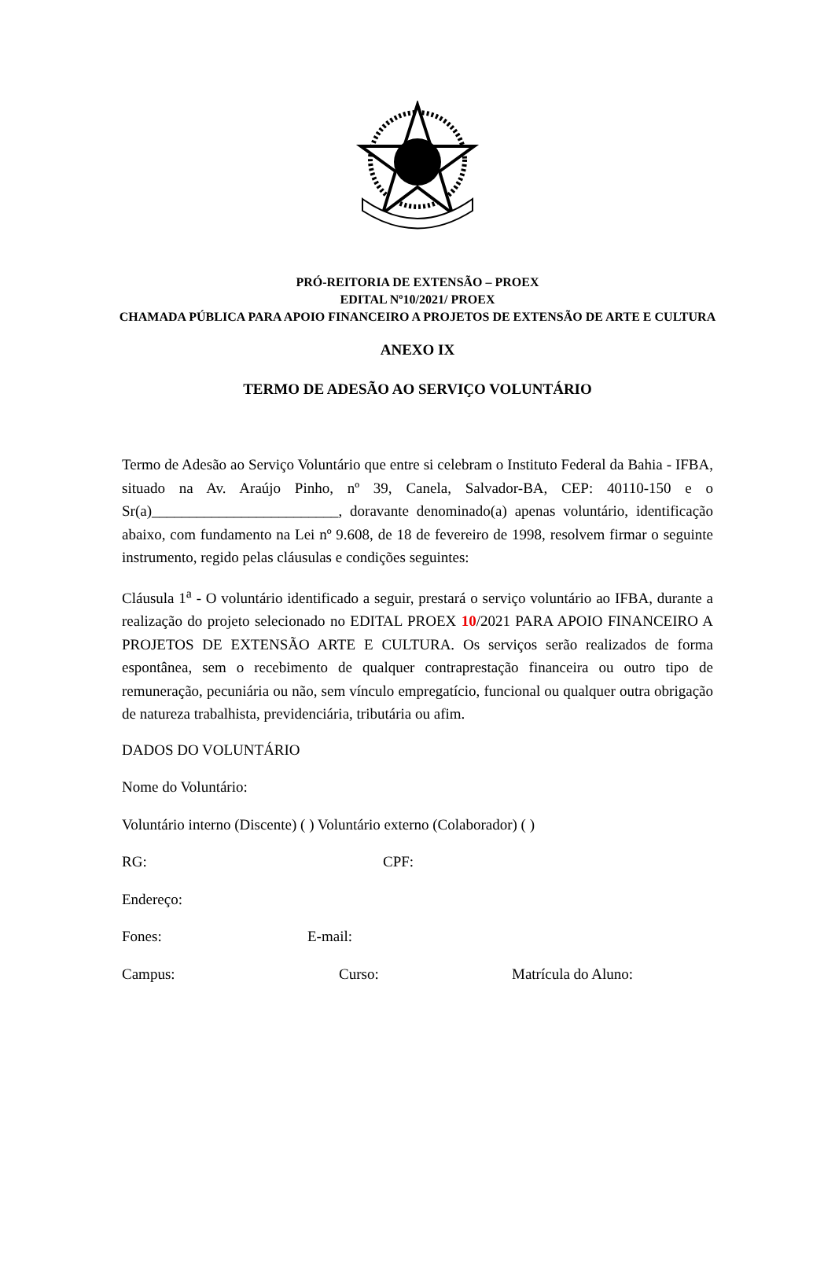PRÓ-REITORIA DE EXTENSÃO – PROEX
EDITAL Nº10/2021/ PROEX
CHAMADA PÚBLICA PARA APOIO FINANCEIRO A PROJETOS DE EXTENSÃO DE ARTE E CULTURA
ANEXO IX
TERMO DE ADESÃO AO SERVIÇO VOLUNTÁRIO
Termo de Adesão ao Serviço Voluntário que entre si celebram o Instituto Federal da Bahia - IFBA, situado na Av. Araújo Pinho, nº 39, Canela, Salvador-BA, CEP: 40110-150 e o Sr(a)_________________________, doravante denominado(a) apenas voluntário, identificação abaixo, com fundamento na Lei nº 9.608, de 18 de fevereiro de 1998, resolvem firmar o seguinte instrumento, regido pelas cláusulas e condições seguintes:
Cláusula 1<sup>a</sup> - O voluntário identificado a seguir, prestará o serviço voluntário ao IFBA, durante a realização do projeto selecionado no EDITAL PROEX 10/2021 PARA APOIO FINANCEIRO A PROJETOS DE EXTENSÃO ARTE E CULTURA. Os serviços serão realizados de forma espontânea, sem o recebimento de qualquer contraprestação financeira ou outro tipo de remuneração, pecuniária ou não, sem vínculo empregatício, funcional ou qualquer outra obrigação de natureza trabalhista, previdenciária, tributária ou afim.
DADOS DO VOLUNTÁRIO
Nome do Voluntário:
Voluntário interno (Discente) ( ) Voluntário externo (Colaborador) ( )
RG: CPF:
Endereço:
Fones: E-mail:
Campus: Curso: Matrícula do Aluno: